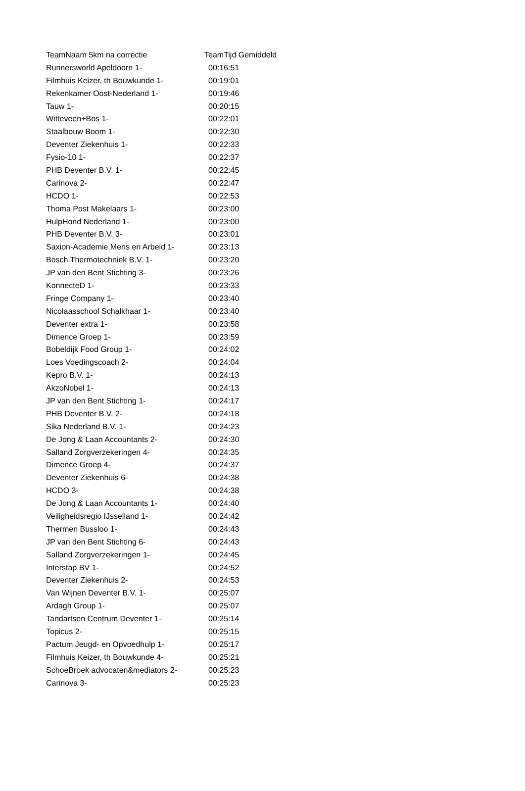| TeamNaam 5km na correctie | TeamTijd Gemiddeld |
| --- | --- |
| Runnersworld Apeldoorn 1- | 00:16:51 |
| Filmhuis Keizer, th Bouwkunde 1- | 00:19:01 |
| Rekenkamer Oost-Nederland 1- | 00:19:46 |
| Tauw 1- | 00:20:15 |
| Witteveen+Bos 1- | 00:22:01 |
| Staalbouw Boom 1- | 00:22:30 |
| Deventer Ziekenhuis 1- | 00:22:33 |
| Fysio-10 1- | 00:22:37 |
| PHB Deventer B.V. 1- | 00:22:45 |
| Carinova 2- | 00:22:47 |
| HCDO 1- | 00:22:53 |
| Thoma Post Makelaars 1- | 00:23:00 |
| HulpHond Nederland 1- | 00:23:00 |
| PHB Deventer B.V. 3- | 00:23:01 |
| Saxion-Academie Mens en Arbeid 1- | 00:23:13 |
| Bosch Thermotechniek B.V. 1- | 00:23:20 |
| JP van den Bent Stichting 3- | 00:23:26 |
| KonnecteD 1- | 00:23:33 |
| Fringe Company 1- | 00:23:40 |
| Nicolaasschool Schalkhaar 1- | 00:23:40 |
| Deventer extra 1- | 00:23:58 |
| Dimence Groep 1- | 00:23:59 |
| Bobeldijk Food Group 1- | 00:24:02 |
| Loes Voedingscoach 2- | 00:24:04 |
| Kepro B.V. 1- | 00:24:13 |
| AkzoNobel 1- | 00:24:13 |
| JP van den Bent Stichting 1- | 00:24:17 |
| PHB Deventer B.V. 2- | 00:24:18 |
| Sika Nederland B.V. 1- | 00:24:23 |
| De Jong & Laan Accountants 2- | 00:24:30 |
| Salland Zorgverzekeringen 4- | 00:24:35 |
| Dimence Groep 4- | 00:24:37 |
| Deventer Ziekenhuis 6- | 00:24:38 |
| HCDO 3- | 00:24:38 |
| De Jong & Laan Accountants 1- | 00:24:40 |
| Veiligheidsregio IJsselland 1- | 00:24:42 |
| Thermen Bussloo 1- | 00:24:43 |
| JP van den Bent Stichting 6- | 00:24:43 |
| Salland Zorgverzekeringen 1- | 00:24:45 |
| Interstap BV 1- | 00:24:52 |
| Deventer Ziekenhuis 2- | 00:24:53 |
| Van Wijnen Deventer B.V. 1- | 00:25:07 |
| Ardagh Group 1- | 00:25:07 |
| Tandartsen Centrum Deventer 1- | 00:25:14 |
| Topicus 2- | 00:25:15 |
| Pactum Jeugd- en Opvoedhulp 1- | 00:25:17 |
| Filmhuis Keizer, th Bouwkunde 4- | 00:25:21 |
| SchoeBroek advocaten&mediators 2- | 00:25:23 |
| Carinova 3- | 00:25:23 |